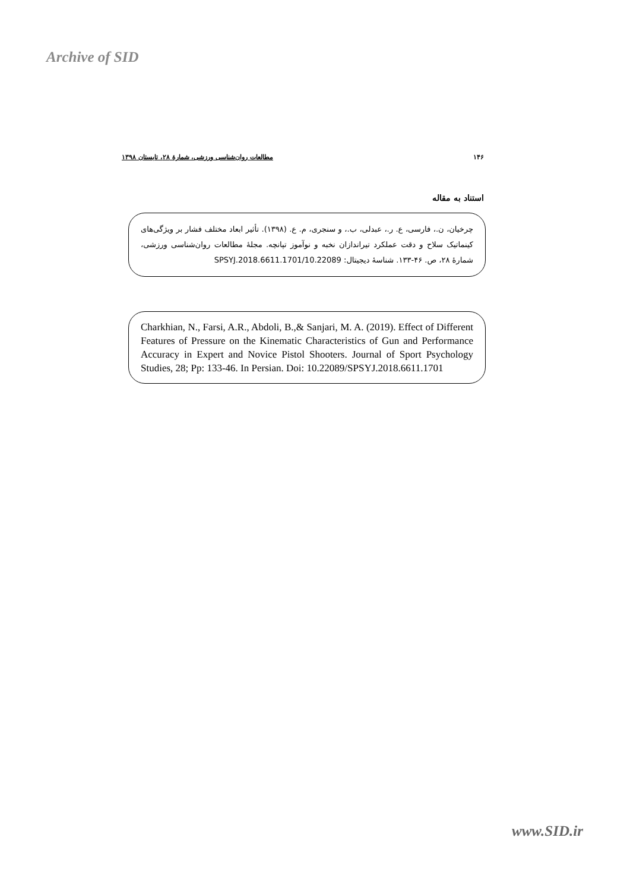Archive of SID
۱۴۶ مطالعات روان‌شناسی ورزشی، شمارۀ ۲۸، تابستان ۱۳۹۸
استناد به مقاله
چرخیان، ن.، فارسی، ع. ر.، عبدلی، ب.، و سنجری، م. ع. (۱۳۹۸). تأثیر ابعاد مختلف فشار بر ویژگی‌های کینماتیک سلاح و دقت عملکرد تیراندازان نخبه و نوآموز تپانچه. مجلۀ مطالعات روان‌شناسی ورزشی، شمارۀ ۲۸، ص. ۴۶-۱۳۳. شناسۀ دیجیتال: 10.22089/SPSYJ.2018.6611.1701
Charkhian, N., Farsi, A.R., Abdoli, B.,& Sanjari, M. A. (2019). Effect of Different Features of Pressure on the Kinematic Characteristics of Gun and Performance Accuracy in Expert and Novice Pistol Shooters. Journal of Sport Psychology Studies, 28; Pp: 133-46. In Persian. Doi: 10.22089/SPSYJ.2018.6611.1701
www.SID.ir